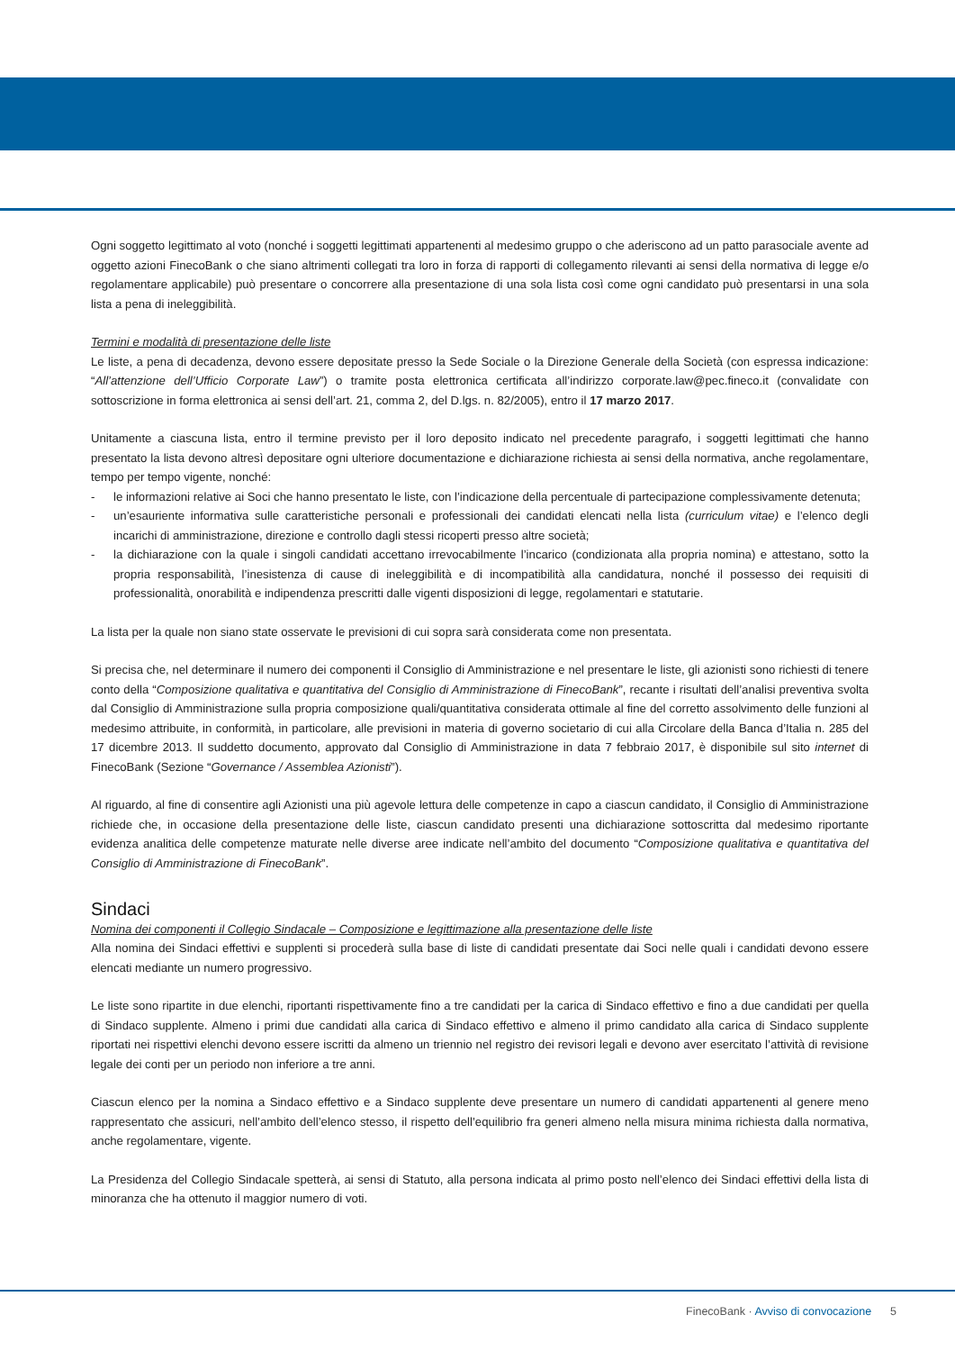Ogni soggetto legittimato al voto (nonché i soggetti legittimati appartenenti al medesimo gruppo o che aderiscono ad un patto parasociale avente ad oggetto azioni FinecoBank o che siano altrimenti collegati tra loro in forza di rapporti di collegamento rilevanti ai sensi della normativa di legge e/o regolamentare applicabile) può presentare o concorrere alla presentazione di una sola lista così come ogni candidato può presentarsi in una sola lista a pena di ineleggibilità.
Termini e modalità di presentazione delle liste
Le liste, a pena di decadenza, devono essere depositate presso la Sede Sociale o la Direzione Generale della Società (con espressa indicazione: “All’attenzione dell’Ufficio Corporate Law”) o tramite posta elettronica certificata all’indirizzo corporate.law@pec.fineco.it (convalidate con sottoscrizione in forma elettronica ai sensi dell’art. 21, comma 2, del D.lgs. n. 82/2005), entro il 17 marzo 2017.
Unitamente a ciascuna lista, entro il termine previsto per il loro deposito indicato nel precedente paragrafo, i soggetti legittimati che hanno presentato la lista devono altresì depositare ogni ulteriore documentazione e dichiarazione richiesta ai sensi della normativa, anche regolamentare, tempo per tempo vigente, nonché:
- le informazioni relative ai Soci che hanno presentato le liste, con l’indicazione della percentuale di partecipazione complessivamente detenuta;
- un’esauriente informativa sulle caratteristiche personali e professionali dei candidati elencati nella lista (curriculum vitae) e l’elenco degli incarichi di amministrazione, direzione e controllo dagli stessi ricoperti presso altre società;
- la dichiarazione con la quale i singoli candidati accettano irrevocabilmente l’incarico (condizionata alla propria nomina) e attestano, sotto la propria responsabilità, l’inesistenza di cause di ineleggibilità e di incompatibilità alla candidatura, nonché il possesso dei requisiti di professionalità, onorabilità e indipendenza prescritti dalle vigenti disposizioni di legge, regolamentari e statutarie.
La lista per la quale non siano state osservate le previsioni di cui sopra sarà considerata come non presentata.
Si precisa che, nel determinare il numero dei componenti il Consiglio di Amministrazione e nel presentare le liste, gli azionisti sono richiesti di tenere conto della “Composizione qualitativa e quantitativa del Consiglio di Amministrazione di FinecoBank”, recante i risultati dell’analisi preventiva svolta dal Consiglio di Amministrazione sulla propria composizione quali/quantitativa considerata ottimale al fine del corretto assolvimento delle funzioni al medesimo attribuite, in conformità, in particolare, alle previsioni in materia di governo societario di cui alla Circolare della Banca d’Italia n. 285 del 17 dicembre 2013. Il suddetto documento, approvato dal Consiglio di Amministrazione in data 7 febbraio 2017, è disponibile sul sito internet di FinecoBank (Sezione “Governance / Assemblea Azionisti”).
Al riguardo, al fine di consentire agli Azionisti una più agevole lettura delle competenze in capo a ciascun candidato, il Consiglio di Amministrazione richiede che, in occasione della presentazione delle liste, ciascun candidato presenti una dichiarazione sottoscritta dal medesimo riportante evidenza analitica delle competenze maturate nelle diverse aree indicate nell’ambito del documento “Composizione qualitativa e quantitativa del Consiglio di Amministrazione di FinecoBank”.
Sindaci
Nomina dei componenti il Collegio Sindacale – Composizione e legittimazione alla presentazione delle liste
Alla nomina dei Sindaci effettivi e supplenti si procederà sulla base di liste di candidati presentate dai Soci nelle quali i candidati devono essere elencati mediante un numero progressivo.
Le liste sono ripartite in due elenchi, riportanti rispettivamente fino a tre candidati per la carica di Sindaco effettivo e fino a due candidati per quella di Sindaco supplente. Almeno i primi due candidati alla carica di Sindaco effettivo e almeno il primo candidato alla carica di Sindaco supplente riportati nei rispettivi elenchi devono essere iscritti da almeno un triennio nel registro dei revisori legali e devono aver esercitato l’attività di revisione legale dei conti per un periodo non inferiore a tre anni.
Ciascun elenco per la nomina a Sindaco effettivo e a Sindaco supplente deve presentare un numero di candidati appartenenti al genere meno rappresentato che assicuri, nell’ambito dell’elenco stesso, il rispetto dell’equilibrio fra generi almeno nella misura minima richiesta dalla normativa, anche regolamentare, vigente.
La Presidenza del Collegio Sindacale spetterà, ai sensi di Statuto, alla persona indicata al primo posto nell’elenco dei Sindaci effettivi della lista di minoranza che ha ottenuto il maggior numero di voti.
FinecoBank · Avviso di convocazione 5